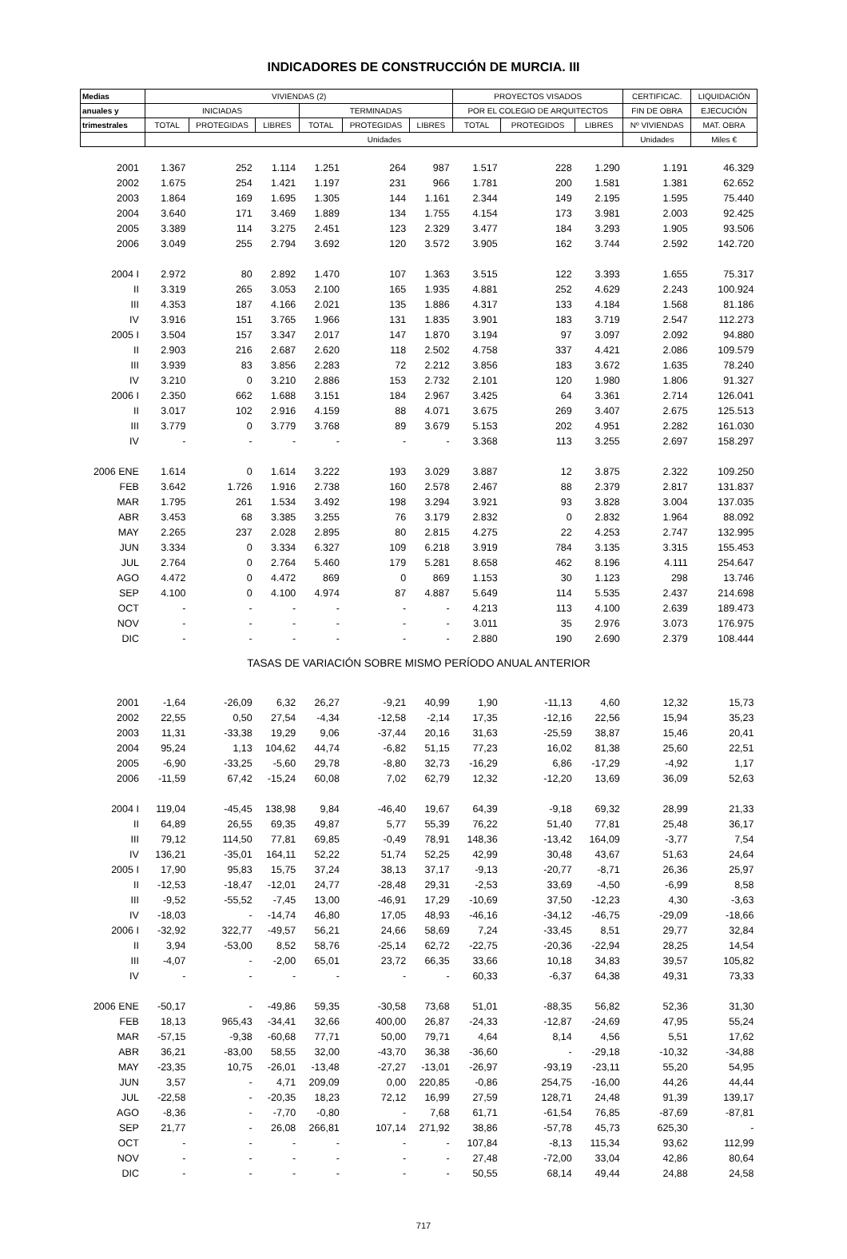INDICADORES DE CONSTRUCCIÓN DE MURCIA. III
| Medias | VIVIENDAS (2) | | | | | | PROYECTOS VISADOS | | | CERTIFICAC. | LIQUIDACIÓN |
| --- | --- | --- | --- | --- | --- | --- | --- | --- | --- | --- | --- |
| anuales y | INICIADAS | | | TERMINADAS | | | POR EL COLEGIO DE ARQUITECTOS | | | FIN DE OBRA | EJECUCIÓN |
| trimestrales | TOTAL | PROTEGIDAS | LIBRES | TOTAL | PROTEGIDAS | LIBRES | TOTAL | PROTEGIDOS | LIBRES | Nº VIVIENDAS | MAT. OBRA |
| | Unidades | | | | | | | | | Unidades | Miles € |
| 2001 | 1.367 | 252 | 1.114 | 1.251 | 264 | 987 | 1.517 | 228 | 1.290 | 1.191 | 46.329 |
| 2002 | 1.675 | 254 | 1.421 | 1.197 | 231 | 966 | 1.781 | 200 | 1.581 | 1.381 | 62.652 |
| 2003 | 1.864 | 169 | 1.695 | 1.305 | 144 | 1.161 | 2.344 | 149 | 2.195 | 1.595 | 75.440 |
| 2004 | 3.640 | 171 | 3.469 | 1.889 | 134 | 1.755 | 4.154 | 173 | 3.981 | 2.003 | 92.425 |
| 2005 | 3.389 | 114 | 3.275 | 2.451 | 123 | 2.329 | 3.477 | 184 | 3.293 | 1.905 | 93.506 |
| 2006 | 3.049 | 255 | 2.794 | 3.692 | 120 | 3.572 | 3.905 | 162 | 3.744 | 2.592 | 142.720 |
| 2004 I | 2.972 | 80 | 2.892 | 1.470 | 107 | 1.363 | 3.515 | 122 | 3.393 | 1.655 | 75.317 |
| II | 3.319 | 265 | 3.053 | 2.100 | 165 | 1.935 | 4.881 | 252 | 4.629 | 2.243 | 100.924 |
| III | 4.353 | 187 | 4.166 | 2.021 | 135 | 1.886 | 4.317 | 133 | 4.184 | 1.568 | 81.186 |
| IV | 3.916 | 151 | 3.765 | 1.966 | 131 | 1.835 | 3.901 | 183 | 3.719 | 2.547 | 112.273 |
| 2005 I | 3.504 | 157 | 3.347 | 2.017 | 147 | 1.870 | 3.194 | 97 | 3.097 | 2.092 | 94.880 |
| II | 2.903 | 216 | 2.687 | 2.620 | 118 | 2.502 | 4.758 | 337 | 4.421 | 2.086 | 109.579 |
| III | 3.939 | 83 | 3.856 | 2.283 | 72 | 2.212 | 3.856 | 183 | 3.672 | 1.635 | 78.240 |
| IV | 3.210 | 0 | 3.210 | 2.886 | 153 | 2.732 | 2.101 | 120 | 1.980 | 1.806 | 91.327 |
| 2006 I | 2.350 | 662 | 1.688 | 3.151 | 184 | 2.967 | 3.425 | 64 | 3.361 | 2.714 | 126.041 |
| II | 3.017 | 102 | 2.916 | 4.159 | 88 | 4.071 | 3.675 | 269 | 3.407 | 2.675 | 125.513 |
| III | 3.779 | 0 | 3.779 | 3.768 | 89 | 3.679 | 5.153 | 202 | 4.951 | 2.282 | 161.030 |
| IV | - | - | - | - | - | - | 3.368 | 113 | 3.255 | 2.697 | 158.297 |
| 2006 ENE | 1.614 | 0 | 1.614 | 3.222 | 193 | 3.029 | 3.887 | 12 | 3.875 | 2.322 | 109.250 |
| FEB | 3.642 | 1.726 | 1.916 | 2.738 | 160 | 2.578 | 2.467 | 88 | 2.379 | 2.817 | 131.837 |
| MAR | 1.795 | 261 | 1.534 | 3.492 | 198 | 3.294 | 3.921 | 93 | 3.828 | 3.004 | 137.035 |
| ABR | 3.453 | 68 | 3.385 | 3.255 | 76 | 3.179 | 2.832 | 0 | 2.832 | 1.964 | 88.092 |
| MAY | 2.265 | 237 | 2.028 | 2.895 | 80 | 2.815 | 4.275 | 22 | 4.253 | 2.747 | 132.995 |
| JUN | 3.334 | 0 | 3.334 | 6.327 | 109 | 6.218 | 3.919 | 784 | 3.135 | 3.315 | 155.453 |
| JUL | 2.764 | 0 | 2.764 | 5.460 | 179 | 5.281 | 8.658 | 462 | 8.196 | 4.111 | 254.647 |
| AGO | 4.472 | 0 | 4.472 | 869 | 0 | 869 | 1.153 | 30 | 1.123 | 298 | 13.746 |
| SEP | 4.100 | 0 | 4.100 | 4.974 | 87 | 4.887 | 5.649 | 114 | 5.535 | 2.437 | 214.698 |
| OCT | - | - | - | - | - | - | 4.213 | 113 | 4.100 | 2.639 | 189.473 |
| NOV | - | - | - | - | - | - | 3.011 | 35 | 2.976 | 3.073 | 176.975 |
| DIC | - | - | - | - | - | - | 2.880 | 190 | 2.690 | 2.379 | 108.444 |
| TASAS DE VARIACIÓN SOBRE MISMO PERÍODO ANUAL ANTERIOR | | | | | | | | | | | |
| 2001 | -1,64 | -26,09 | 6,32 | 26,27 | -9,21 | 40,99 | 1,90 | -11,13 | 4,60 | 12,32 | 15,73 |
| 2002 | 22,55 | 0,50 | 27,54 | -4,34 | -12,58 | -2,14 | 17,35 | -12,16 | 22,56 | 15,94 | 35,23 |
| 2003 | 11,31 | -33,38 | 19,29 | 9,06 | -37,44 | 20,16 | 31,63 | -25,59 | 38,87 | 15,46 | 20,41 |
| 2004 | 95,24 | 1,13 | 104,62 | 44,74 | -6,82 | 51,15 | 77,23 | 16,02 | 81,38 | 25,60 | 22,51 |
| 2005 | -6,90 | -33,25 | -5,60 | 29,78 | -8,80 | 32,73 | -16,29 | 6,86 | -17,29 | -4,92 | 1,17 |
| 2006 | -11,59 | 67,42 | -15,24 | 60,08 | 7,02 | 62,79 | 12,32 | -12,20 | 13,69 | 36,09 | 52,63 |
| 2004 I | 119,04 | -45,45 | 138,98 | 9,84 | -46,40 | 19,67 | 64,39 | -9,18 | 69,32 | 28,99 | 21,33 |
| II | 64,89 | 26,55 | 69,35 | 49,87 | 5,77 | 55,39 | 76,22 | 51,40 | 77,81 | 25,48 | 36,17 |
| III | 79,12 | 114,50 | 77,81 | 69,85 | -0,49 | 78,91 | 148,36 | -13,42 | 164,09 | -3,77 | 7,54 |
| IV | 136,21 | -35,01 | 164,11 | 52,22 | 51,74 | 52,25 | 42,99 | 30,48 | 43,67 | 51,63 | 24,64 |
| 2005 I | 17,90 | 95,83 | 15,75 | 37,24 | 38,13 | 37,17 | -9,13 | -20,77 | -8,71 | 26,36 | 25,97 |
| II | -12,53 | -18,47 | -12,01 | 24,77 | -28,48 | 29,31 | -2,53 | 33,69 | -4,50 | -6,99 | 8,58 |
| III | -9,52 | -55,52 | -7,45 | 13,00 | -46,91 | 17,29 | -10,69 | 37,50 | -12,23 | 4,30 | -3,63 |
| IV | -18,03 | - | -14,74 | 46,80 | 17,05 | 48,93 | -46,16 | -34,12 | -46,75 | -29,09 | -18,66 |
| 2006 I | -32,92 | 322,77 | -49,57 | 56,21 | 24,66 | 58,69 | 7,24 | -33,45 | 8,51 | 29,77 | 32,84 |
| II | 3,94 | -53,00 | 8,52 | 58,76 | -25,14 | 62,72 | -22,75 | -20,36 | -22,94 | 28,25 | 14,54 |
| III | -4,07 | - | -2,00 | 65,01 | 23,72 | 66,35 | 33,66 | 10,18 | 34,83 | 39,57 | 105,82 |
| IV | - | - | - | - | - | - | 60,33 | -6,37 | 64,38 | 49,31 | 73,33 |
| 2006 ENE | -50,17 | - | -49,86 | 59,35 | -30,58 | 73,68 | 51,01 | -88,35 | 56,82 | 52,36 | 31,30 |
| FEB | 18,13 | 965,43 | -34,41 | 32,66 | 400,00 | 26,87 | -24,33 | -12,87 | -24,69 | 47,95 | 55,24 |
| MAR | -57,15 | -9,38 | -60,68 | 77,71 | 50,00 | 79,71 | 4,64 | 8,14 | 4,56 | 5,51 | 17,62 |
| ABR | 36,21 | -83,00 | 58,55 | 32,00 | -43,70 | 36,38 | -36,60 | - | -29,18 | -10,32 | -34,88 |
| MAY | -23,35 | 10,75 | -26,01 | -13,48 | -27,27 | -13,01 | -26,97 | -93,19 | -23,11 | 55,20 | 54,95 |
| JUN | 3,57 | - | 4,71 | 209,09 | 0,00 | 220,85 | -0,86 | 254,75 | -16,00 | 44,26 | 44,44 |
| JUL | -22,58 | - | -20,35 | 18,23 | 72,12 | 16,99 | 27,59 | 128,71 | 24,48 | 91,39 | 139,17 |
| AGO | -8,36 | - | -7,70 | -0,80 | - | 7,68 | 61,71 | -61,54 | 76,85 | -87,69 | -87,81 |
| SEP | 21,77 | - | 26,08 | 266,81 | 107,14 | 271,92 | 38,86 | -57,78 | 45,73 | 625,30 | - |
| OCT | - | - | - | - | - | - | 107,84 | -8,13 | 115,34 | 93,62 | 112,99 |
| NOV | - | - | - | - | - | - | 27,48 | -72,00 | 33,04 | 42,86 | 80,64 |
| DIC | - | - | - | - | - | - | 50,55 | 68,14 | 49,44 | 24,88 | 24,58 |
717